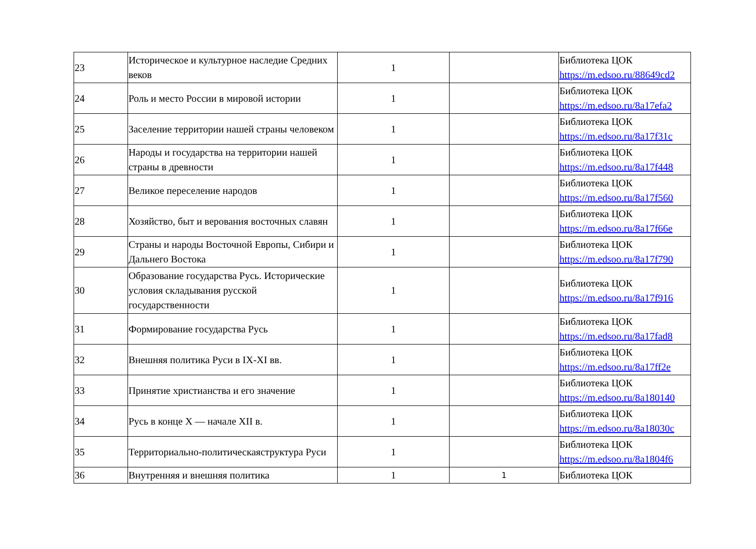| 23 | Историческое и культурное наследие Средних веков | 1 | | Библиотека ЦОК https://m.edsoo.ru/88649cd2 |
| 24 | Роль и место России в мировой истории | 1 | | Библиотека ЦОК https://m.edsoo.ru/8a17efa2 |
| 25 | Заселение территории нашей страны человеком | 1 | | Библиотека ЦОК https://m.edsoo.ru/8a17f31c |
| 26 | Народы и государства на территории нашей страны в древности | 1 | | Библиотека ЦОК https://m.edsoo.ru/8a17f448 |
| 27 | Великое переселение народов | 1 | | Библиотека ЦОК https://m.edsoo.ru/8a17f560 |
| 28 | Хозяйство, быт и верования восточных славян | 1 | | Библиотека ЦОК https://m.edsoo.ru/8a17f66e |
| 29 | Страны и народы Восточной Европы, Сибири и Дальнего Востока | 1 | | Библиотека ЦОК https://m.edsoo.ru/8a17f790 |
| 30 | Образование государства Русь. Исторические условия складывания русской государственности | 1 | | Библиотека ЦОК https://m.edsoo.ru/8a17f916 |
| 31 | Формирование государства Русь | 1 | | Библиотека ЦОК https://m.edsoo.ru/8a17fad8 |
| 32 | Внешняя политика Руси в IX-XI вв. | 1 | | Библиотека ЦОК https://m.edsoo.ru/8a17ff2e |
| 33 | Принятие христианства и его значение | 1 | | Библиотека ЦОК https://m.edsoo.ru/8a180140 |
| 34 | Русь в конце X — начале XII в. | 1 | | Библиотека ЦОК https://m.edsoo.ru/8a18030c |
| 35 | Территориально-политическаяструктура Руси | 1 | | Библиотека ЦОК https://m.edsoo.ru/8a1804f6 |
| 36 | Внутренняя и внешняя политика | 1 | 1 | Библиотека ЦОК |